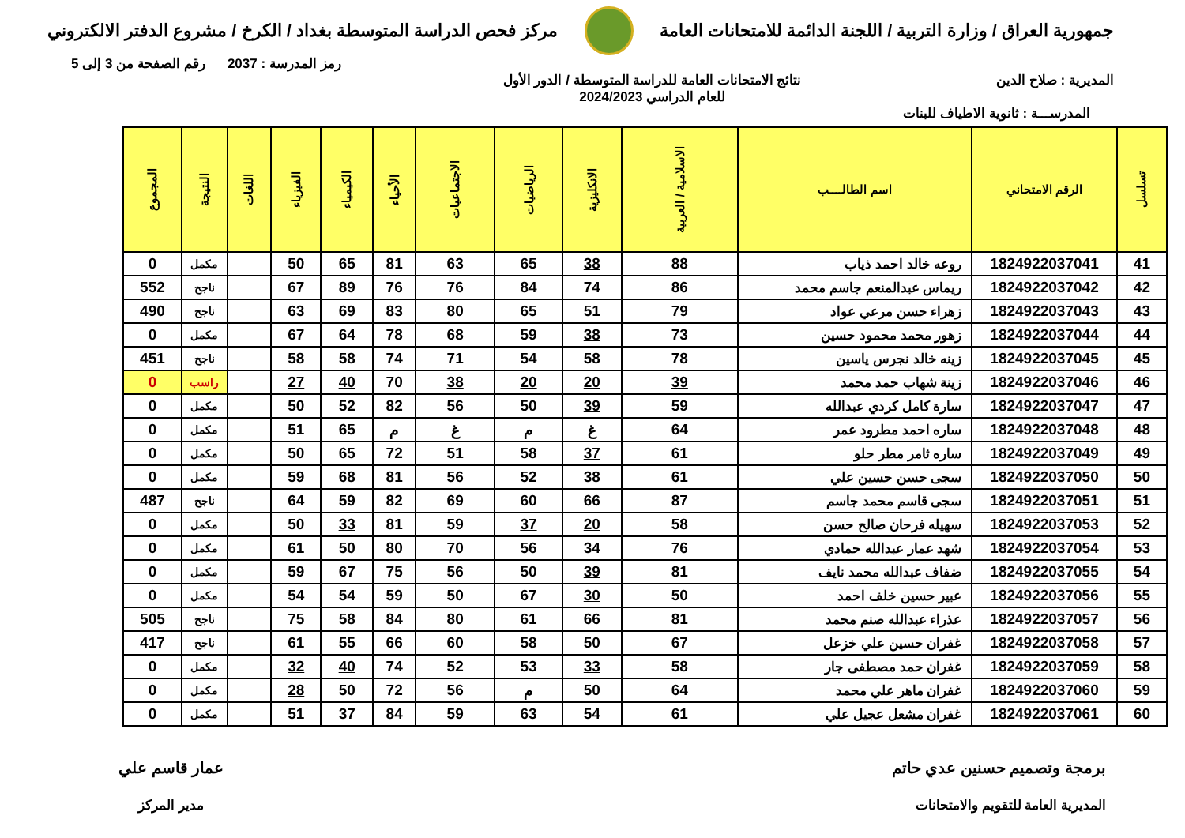جمهورية العراق / وزارة التربية / اللجنة الدائمة للامتحانات العامة
مركز فحص الدراسة المتوسطة بغداد / الكرخ / مشروع الدفتر الالكتروني
رمز المدرسة : 2037 رقم الصفحة من 3 إلى 5
المديرية : صلاح الدين نتائج الامتحانات العامة للدراسة المتوسطة / الدور الأول
للعام الدراسي 2024/2023
المدرســـة : ثانوية الاطياف للبنات
| تسلسل | الرقم الامتحاني | اسم الطالــــب | الاسلامية / العربية | الانكليزية | الرياضيات | الاجتماعيات | الأحياء | الكيمياء | الفيزياء | اللغات | النتيجة | المجموع |
| --- | --- | --- | --- | --- | --- | --- | --- | --- | --- | --- | --- | --- |
| 41 | 1824922037041 | روعه خالد احمد ذياب | 88 | 38 | 65 | 63 | 81 | 65 | 50 | | مكمل | 0 |
| 42 | 1824922037042 | ريماس عبدالمنعم جاسم محمد | 86 | 74 | 84 | 76 | 76 | 89 | 67 | | ناجح | 552 |
| 43 | 1824922037043 | زهراء حسن مرعي عواد | 79 | 51 | 65 | 80 | 83 | 69 | 63 | | ناجح | 490 |
| 44 | 1824922037044 | زهور محمد محمود حسين | 73 | 38 | 59 | 68 | 78 | 64 | 67 | | مكمل | 0 |
| 45 | 1824922037045 | زينه خالد نجرس ياسين | 78 | 58 | 54 | 71 | 74 | 58 | 58 | | ناجح | 451 |
| 46 | 1824922037046 | زينة شهاب حمد محمد | 39 | 20 | 20 | 38 | 70 | 40 | 27 | | راسب | 0 |
| 47 | 1824922037047 | سارة كامل كردي عبدالله | 59 | 39 | 50 | 56 | 82 | 52 | 50 | | مكمل | 0 |
| 48 | 1824922037048 | ساره احمد مطرود عمر | 64 | غ | م | غ | م | 65 | 51 | | مكمل | 0 |
| 49 | 1824922037049 | ساره ثامر مطر حلو | 61 | 37 | 58 | 51 | 72 | 65 | 50 | | مكمل | 0 |
| 50 | 1824922037050 | سجى حسن حسين علي | 61 | 38 | 52 | 56 | 81 | 68 | 59 | | مكمل | 0 |
| 51 | 1824922037051 | سجى قاسم محمد جاسم | 87 | 66 | 60 | 69 | 82 | 59 | 64 | | ناجح | 487 |
| 52 | 1824922037053 | سهيله فرحان صالح حسن | 58 | 20 | 37 | 59 | 81 | 33 | 50 | | مكمل | 0 |
| 53 | 1824922037054 | شهد عمار عبدالله حمادي | 76 | 34 | 56 | 70 | 80 | 50 | 61 | | مكمل | 0 |
| 54 | 1824922037055 | ضفاف عبدالله محمد نايف | 81 | 39 | 50 | 56 | 75 | 67 | 59 | | مكمل | 0 |
| 55 | 1824922037056 | عبير حسين خلف احمد | 50 | 30 | 67 | 50 | 59 | 54 | 54 | | مكمل | 0 |
| 56 | 1824922037057 | عذراء عبدالله صنم محمد | 81 | 66 | 61 | 80 | 84 | 58 | 75 | | ناجح | 505 |
| 57 | 1824922037058 | غفران حسين علي خزعل | 67 | 50 | 58 | 60 | 66 | 55 | 61 | | ناجح | 417 |
| 58 | 1824922037059 | غفران حمد مصطفى جار | 58 | 33 | 53 | 52 | 74 | 40 | 32 | | مكمل | 0 |
| 59 | 1824922037060 | غفران ماهر علي محمد | 64 | 50 | م | 56 | 72 | 50 | 28 | | مكمل | 0 |
| 60 | 1824922037061 | غفران مشعل عجيل علي | 61 | 54 | 63 | 59 | 84 | 37 | 51 | | مكمل | 0 |
برمجة وتصميم حسنين عدي حاتم
المديرية العامة للتقويم والامتحانات
عمار قاسم علي
مدير المركز